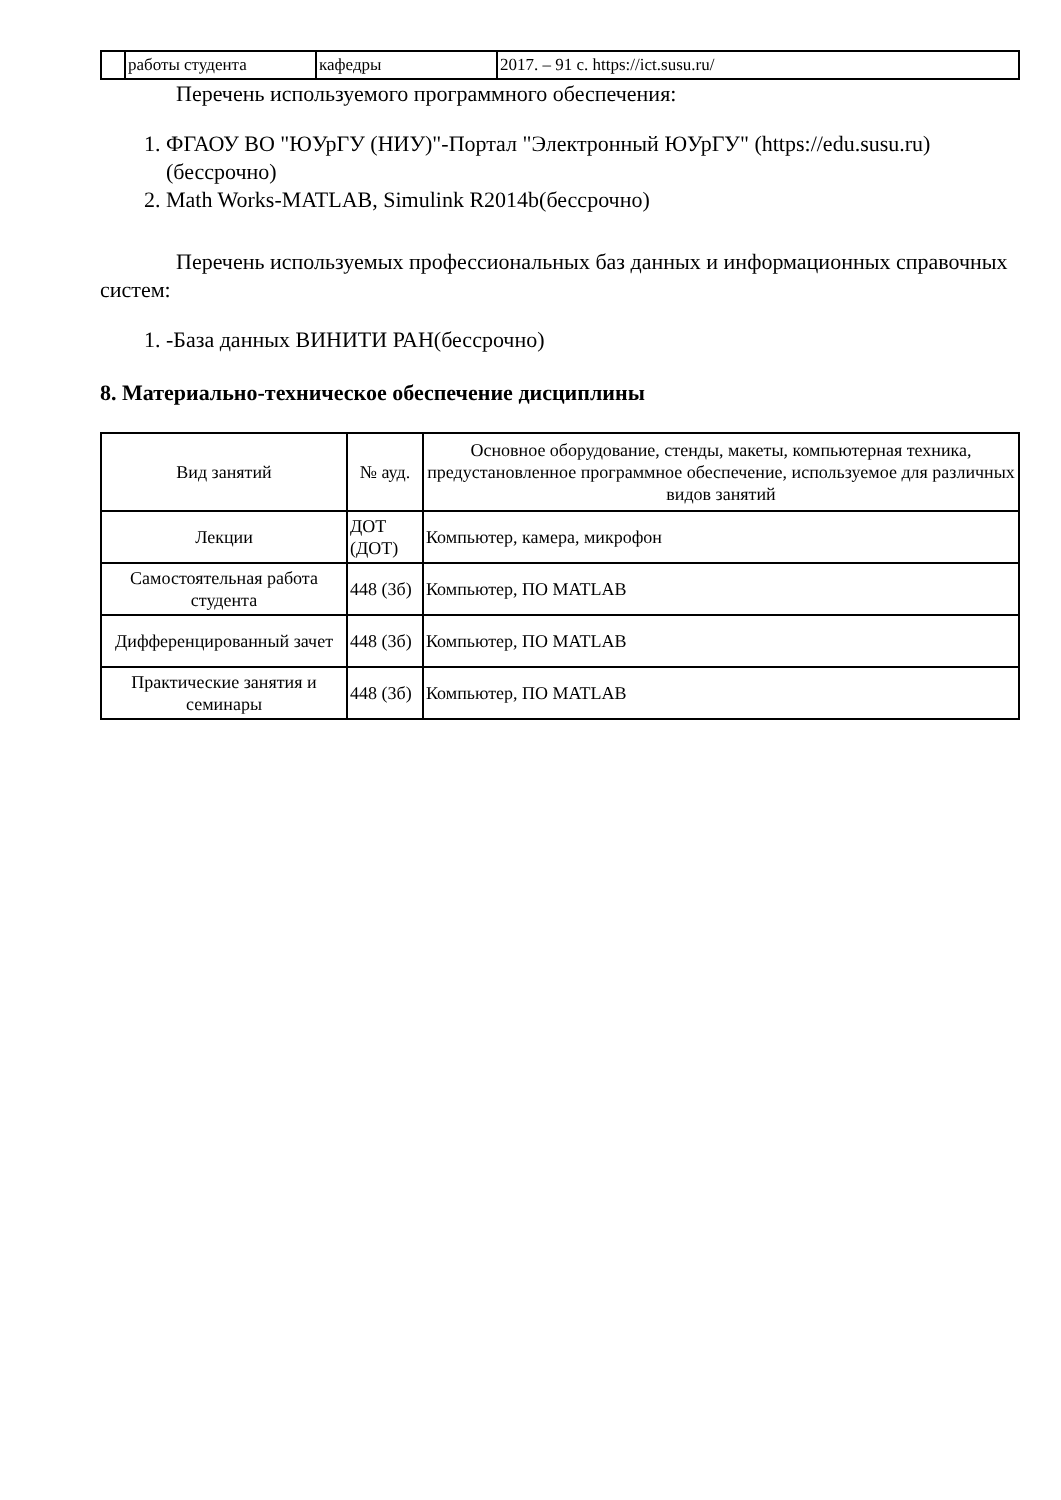| | работы студента | кафедры | 2017. – 91 с. https://ict.susu.ru/ |
Перечень используемого программного обеспечения:
1. ФГАОУ ВО "ЮУрГУ (НИУ)"-Портал "Электронный ЮУрГУ" (https://edu.susu.ru)(бессрочно)
2. Math Works-MATLAB, Simulink R2014b(бессрочно)
Перечень используемых профессиональных баз данных и информационных справочных систем:
1. -База данных ВИНИТИ РАН(бессрочно)
8. Материально-техническое обеспечение дисциплины
| Вид занятий | № ауд. | Основное оборудование, стенды, макеты, компьютерная техника, предустановленное программное обеспечение, используемое для различных видов занятий |
| --- | --- | --- |
| Лекции | ДОТ (ДОТ) | Компьютер, камера, микрофон |
| Самостоятельная работа студента | 448 (3б) | Компьютер, ПО MATLAB |
| Дифференцированный зачет | 448 (3б) | Компьютер, ПО MATLAB |
| Практические занятия и семинары | 448 (3б) | Компьютер, ПО MATLAB |